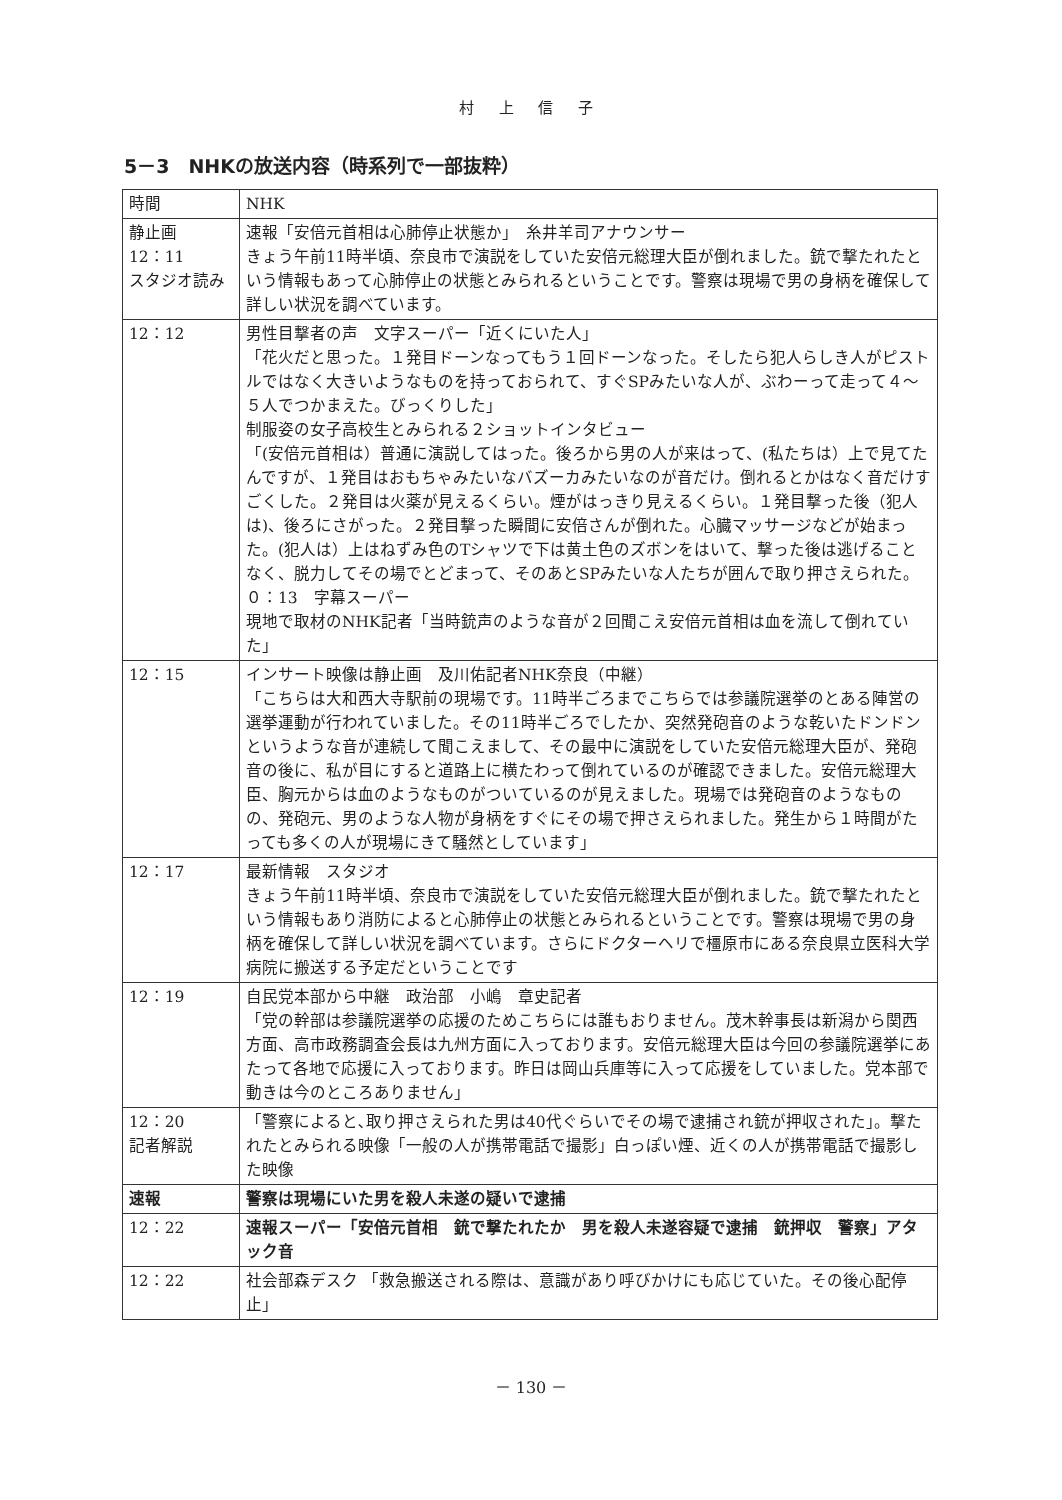村 上 信 子
5－3　NHKの放送内容（時系列で一部抜粋）
| 時間 | NHK |
| 静止画 12：11 スタジオ読み | 速報「安倍元首相は心肺停止状態か」 糸井羊司アナウンサー きょう午前11時半頃、奈良市で演説をしていた安倍元総理大臣が倒れました。銃で撃たれたという情報もあって心肺停止の状態とみられるということです。警察は現場で男の身柄を確保して詳しい状況を調べています。 |
| 12：12 | 男性目撃者の声 文字スーパー「近くにいた人」 「花火だと思った。１発目ドーンなってもう１回ドーンなった。そしたら犯人らしき人がピストルではなく大きいようなものを持っておられて、すぐSPみたいな人が、ぶわーって走って４～５人でつかまえた。びっくりした」 制服姿の女子高校生とみられる２ショットインタビュー 「(安倍元首相は）普通に演説してはった。後ろから男の人が来はって、(私たちは）上で見てたんですが、１発目はおもちゃみたいなバズーカみたいなのが音だけ。倒れるとかはなく音だけすごくした。２発目は火薬が見えるくらい。煙がはっきり見えるくらい。１発目撃った後（犯人は)、後ろにさがった。２発目撃った瞬間に安倍さんが倒れた。心臓マッサージなどが始まった。(犯人は）上はねずみ色のTシャツで下は黄土色のズボンをはいて、撃った後は逃げることなく、脱力してその場でとどまって、そのあとSPみたいな人たちが囲んで取り押さえられた。 ０：13 字幕スーパー 現地で取材のNHK記者「当時銃声のような音が２回聞こえ安倍元首相は血を流して倒れていた」 |
| 12：15 | インサート映像は静止画 及川佑記者NHK奈良（中継） 「こちらは大和西大寺駅前の現場です。11時半ごろまでこちらでは参議院選挙のとある陣営の選挙運動が行われていました。その11時半ごろでしたか、突然発砲音のような乾いたドンドンというような音が連続して聞こえまして、その最中に演説をしていた安倍元総理大臣が、発砲音の後に、私が目にすると道路上に横たわって倒れているのが確認できました。安倍元総理大臣、胸元からは血のようなものがついているのが見えました。現場では発砲音のようなものの、発砲元、男のような人物が身柄をすぐにその場で押さえられました。発生から１時間がたっても多くの人が現場にきて騒然としています」 |
| 12：17 | 最新情報 スタジオ きょう午前11時半頃、奈良市で演説をしていた安倍元総理大臣が倒れました。銃で撃たれたという情報もあり消防によると心肺停止の状態とみられるということです。警察は現場で男の身柄を確保して詳しい状況を調べています。さらにドクターヘリで橿原市にある奈良県立医科大学病院に搬送する予定だということです |
| 12：19 | 自民党本部から中継 政治部 小嶋 章史記者 「党の幹部は参議院選挙の応援のためこちらには誰もおりません。茂木幹事長は新潟から関西方面、高市政務調査会長は九州方面に入っております。安倍元総理大臣は今回の参議院選挙にあたって各地で応援に入っております。昨日は岡山兵庫等に入って応援をしていました。党本部で動きは今のところありません」 |
| 12：20 記者解説 | 「警察によると､取り押さえられた男は40代ぐらいでその場で逮捕され銃が押収された」。撃たれたとみられる映像「一般の人が携帯電話で撮影」白っぽい煙、近くの人が携帯電話で撮影した映像 |
| 速報 | 警察は現場にいた男を殺人未遂の疑いで逮捕 |
| 12：22 | 速報スーパー「安倍元首相 銃で撃たれたか 男を殺人未遂容疑で逮捕 銃押収 警察」アタック音 |
| 12：22 | 社会部森デスク 「救急搬送される際は、意識があり呼びかけにも応じていた。その後心配停止」 |
－ 130 －